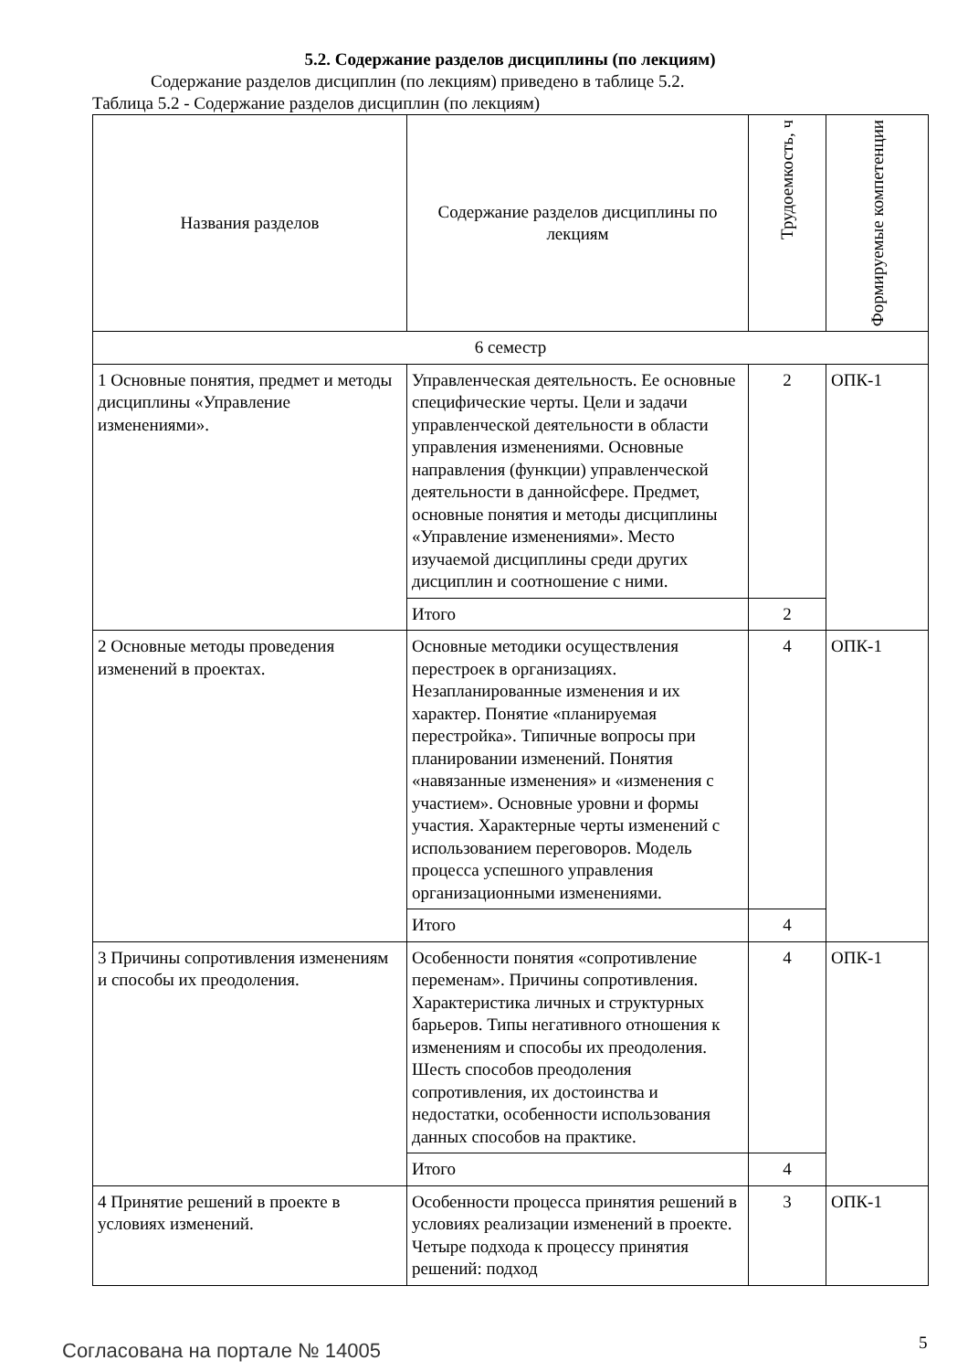5.2. Содержание разделов дисциплины (по лекциям)
Содержание разделов дисциплин (по лекциям) приведено в таблице 5.2.
Таблица 5.2 - Содержание разделов дисциплин (по лекциям)
| Названия разделов | Содержание разделов дисциплины по лекциям | Трудоемкость, ч | Формируемые компетенции |
| --- | --- | --- | --- |
| 6 семестр | | | |
| 1 Основные понятия, предмет и методы дисциплины «Управление изменениями». | Управленческая деятельность. Ее основные специфические черты. Цели и задачи управленческой деятельности в области управления изменениями. Основные направления (функции) управленческой деятельности в даннойсфере. Предмет, основные понятия и методы дисциплины «Управление изменениями». Место изучаемой дисциплины среди других дисциплин и соотношение с ними. | 2 | ОПК-1 |
| | Итого | 2 | |
| 2 Основные методы проведения изменений в проектах. | Основные методики осуществления перестроек в организациях. Незапланированные изменения и их характер. Понятие «планируемая перестройка». Типичные вопросы при планировании изменений. Понятия «навязанные изменения» и «изменения с участием». Основные уровни и формы участия. Характерные черты изменений с использованием переговоров. Модель процесса успешного управления организационными изменениями. | 4 | ОПК-1 |
| | Итого | 4 | |
| 3 Причины сопротивления изменениям и способы их преодоления. | Особенности понятия «сопротивление переменам». Причины сопротивления. Характеристика личных и структурных барьеров. Типы негативного отношения к изменениям и способы их преодоления. Шесть способов преодоления сопротивления, их достоинства и недостатки, особенности использования данных способов на практике. | 4 | ОПК-1 |
| | Итого | 4 | |
| 4 Принятие решений в проекте в условиях изменений. | Особенности процесса принятия решений в условиях реализации изменений в проекте. Четыре подхода к процессу принятия решений: подход | 3 | ОПК-1 |
Согласована на портале № 14005 5